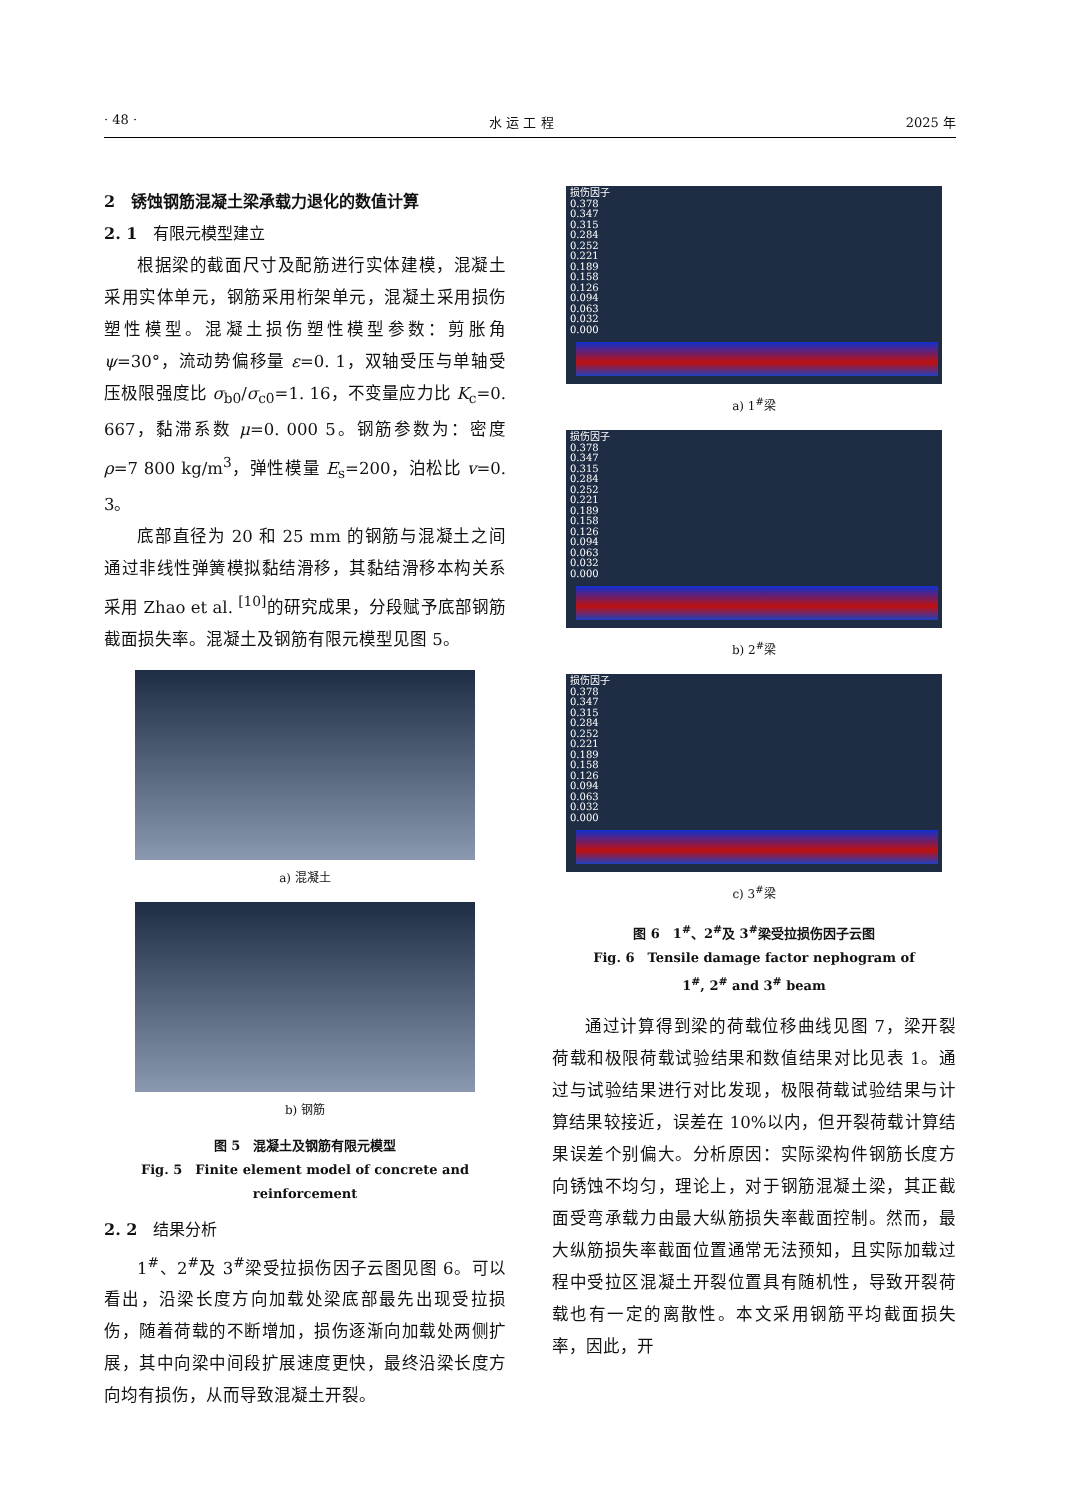· 48 · 水 运 工 程 2025 年
2　锈蚀钢筋混凝土梁承载力退化的数值计算
2. 1　有限元模型建立
根据梁的截面尺寸及配筋进行实体建模，混凝土采用实体单元，钢筋采用桁架单元，混凝土采用损伤塑性模型。混凝土损伤塑性模型参数：剪胀角 ψ=30°，流动势偏移量 ε=0. 1，双轴受压与单轴受压极限强度比 σ<sub>b0</sub>/σ<sub>c0</sub>=1. 16，不变量应力比 K<sub>c</sub>=0. 667，黏滞系数 μ=0. 000 5。钢筋参数为：密度 ρ=7 800 kg/m<sup>3</sup>，弹性模量 E<sub>s</sub>=200，泊松比 v=0. 3。
底部直径为 20 和 25 mm 的钢筋与混凝土之间通过非线性弹簧模拟黏结滑移，其黏结滑移本构关系采用 Zhao et al. <sup>[10]</sup>的研究成果，分段赋予底部钢筋截面损失率。混凝土及钢筋有限元模型见图 5。
a) 混凝土
b) 钢筋
图 5　混凝土及钢筋有限元模型
Fig. 5　Finite element model of concrete and reinforcement
2. 2　结果分析
1<sup>#</sup>、2<sup>#</sup>及 3<sup>#</sup>梁受拉损伤因子云图见图 6。可以看出，沿梁长度方向加载处梁底部最先出现受拉损伤，随着荷载的不断增加，损伤逐渐向加载处两侧扩展，其中向梁中间段扩展速度更快，最终沿梁长度方向均有损伤，从而导致混凝土开裂。
损伤因子
0.378
0.347
0.315
0.284
0.252
0.221
0.189
0.158
0.126
0.094
0.063
0.032
0.000
a) 1<sup>#</sup>梁
损伤因子
0.378
0.347
0.315
0.284
0.252
0.221
0.189
0.158
0.126
0.094
0.063
0.032
0.000
b) 2<sup>#</sup>梁
损伤因子
0.378
0.347
0.315
0.284
0.252
0.221
0.189
0.158
0.126
0.094
0.063
0.032
0.000
c) 3<sup>#</sup>梁
图 6　1<sup>#</sup>、2<sup>#</sup>及 3<sup>#</sup>梁受拉损伤因子云图
Fig. 6　Tensile damage factor nephogram of
1<sup>#</sup>, 2<sup>#</sup> and 3<sup>#</sup> beam
通过计算得到梁的荷载位移曲线见图 7，梁开裂荷载和极限荷载试验结果和数值结果对比见表 1。通过与试验结果进行对比发现，极限荷载试验结果与计算结果较接近，误差在 10%以内，但开裂荷载计算结果误差个别偏大。分析原因：实际梁构件钢筋长度方向锈蚀不均匀，理论上，对于钢筋混凝土梁，其正截面受弯承载力由最大纵筋损失率截面控制。然而，最大纵筋损失率截面位置通常无法预知，且实际加载过程中受拉区混凝土开裂位置具有随机性，导致开裂荷载也有一定的离散性。本文采用钢筋平均截面损失率，因此，开